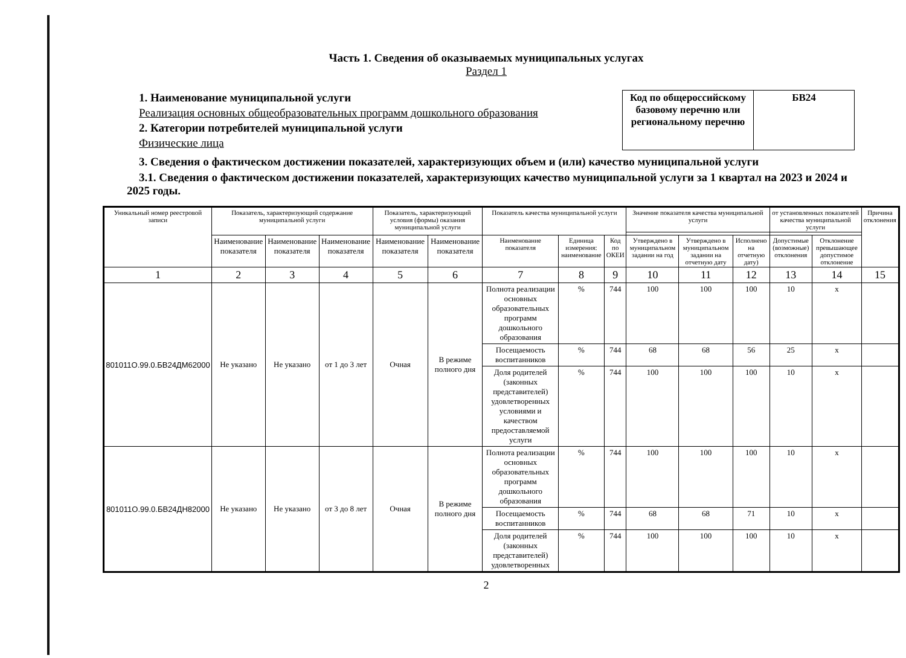Часть 1. Сведения об оказываемых муниципальных услугах
Раздел 1
1. Наименование муниципальной услуги
Реализация основных общеобразовательных программ дошкольного образования
2. Категории потребителей муниципальной услуги
Физические лица
| Код по общероссийскому базовому перечню или региональному перечню | БВ24 |
3. Сведения о фактическом достижении показателей, характеризующих объем и (или) качество муниципальной услуги
3.1. Сведения о фактическом достижении показателей, характеризующих качество муниципальной услуги за 1 квартал на 2023 и 2024 и 2025 годы.
| Уникальный номер реестровой записи | Показатель, характеризующий содержание муниципальной услуги | | | Показатель, характеризующий условия (формы) оказания муниципальной услуги | | Показатель качества муниципальной услуги | | | Значение показателя качества муниципальной услуги | | | от установленных показателей качества муниципальной услуги | | Причина отклонения |
| --- | --- | --- | --- | --- | --- | --- | --- | --- | --- | --- | --- | --- | --- | --- |
| | Наименование показателя | Наименование показателя | Наименование показателя | Наименование показателя | Наименование показателя | Наименование показателя | Единица измерения: наименование | Код по ОКЕИ | Утверждено в муниципальном задании на год | Утверждено в муниципальном задании на отчетную дату | Исполнено на отчетную дату) | Допустимые (возможные) отклонения | Отклонение превышающее допустимое отклонение | |
| 1 | 2 | 3 | 4 | 5 | 6 | 7 | 8 | 9 | 10 | 11 | 12 | 13 | 14 | 15 |
| 801011О.99.0.БВ24ДМ62000 | Не указано | Не указано | от 1 до 3 лет | Очная | В режиме полного дня | Полнота реализации основных образовательных программ дошкольного образования | % | 744 | 100 | 100 | 100 | 10 | х | |
| | | | | | | Посещаемость воспитанников | % | 744 | 68 | 68 | 56 | 25 | х | |
| | | | | | | Доля родителей (законных представителей) удовлетворенных условиями и качеством предоставляемой услуги | % | 744 | 100 | 100 | 100 | 10 | х | |
| 801011О.99.0.БВ24ДН82000 | Не указано | Не указано | от 3 до 8 лет | Очная | В режиме полного дня | Полнота реализации основных образовательных программ дошкольного образования | % | 744 | 100 | 100 | 100 | 10 | х | |
| | | | | | | Посещаемость воспитанников | % | 744 | 68 | 68 | 71 | 10 | х | |
| | | | | | | Доля родителей (законных представителей) удовлетворенных | % | 744 | 100 | 100 | 100 | 10 | х | |
2